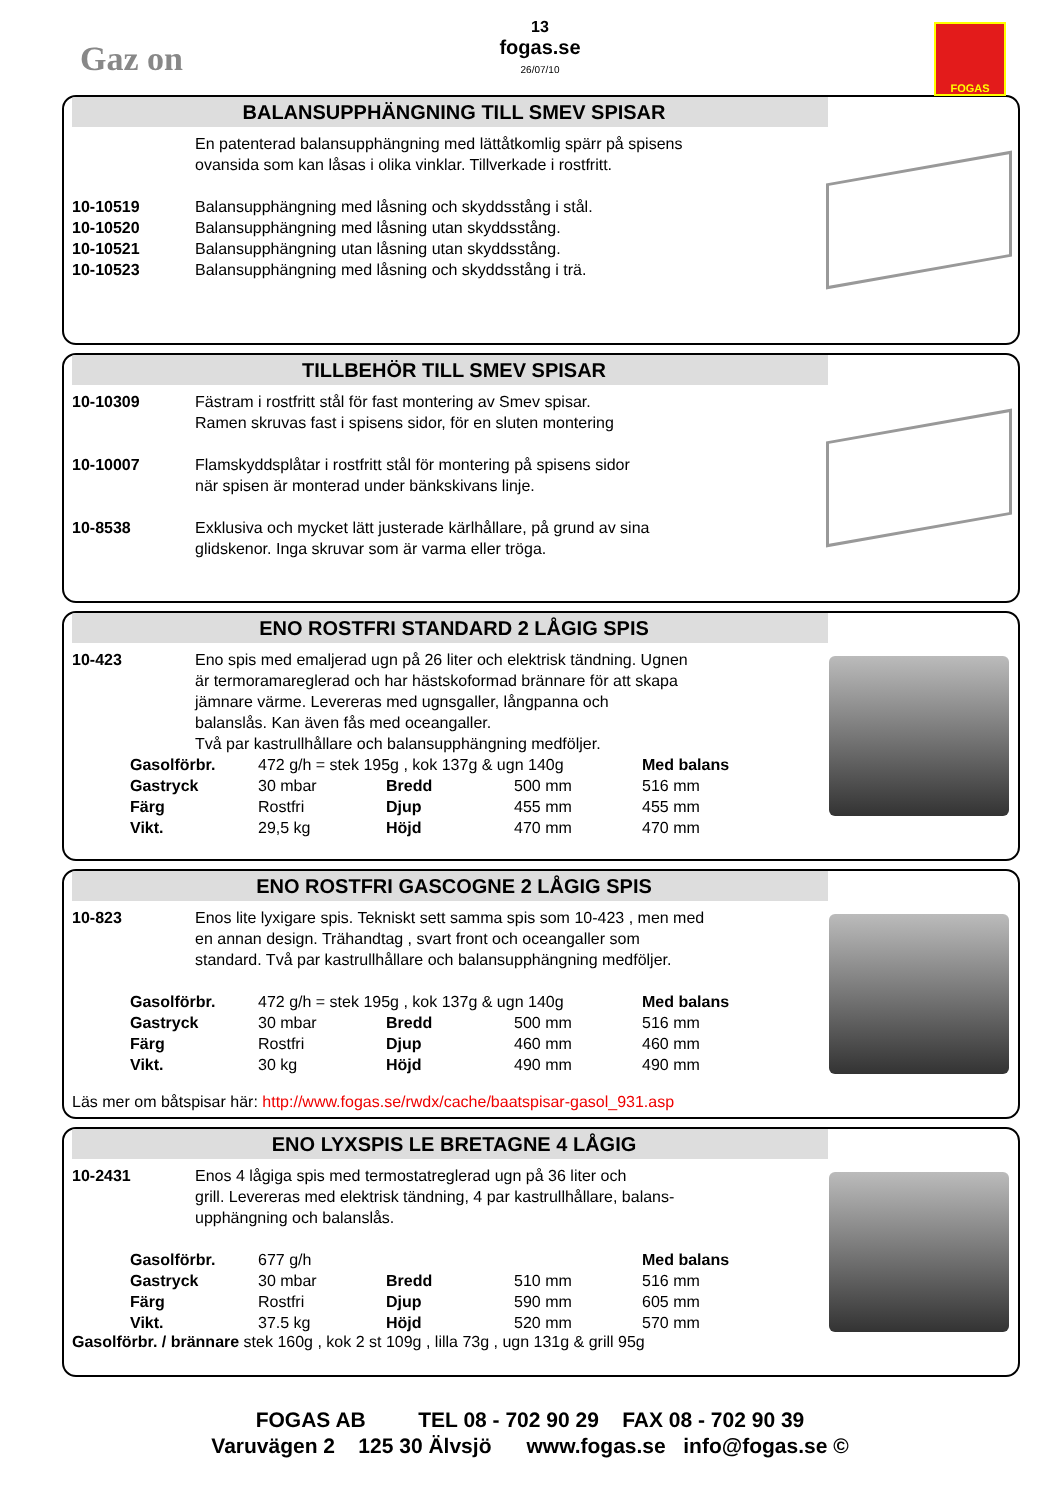Gaz on
13
fogas.se
26/07/10
FOGAS
BALANSUPPHÄNGNING TILL SMEV SPISAR
| | En patenterad balansupphängning med lättåtkomlig spärr på spisens ovansida som kan låsas i olika vinklar. Tillverkade i rostfritt. |
| 10-10519 | Balansupphängning med låsning och skyddsstång i stål. |
| 10-10520 | Balansupphängning med låsning utan skyddsstång. |
| 10-10521 | Balansupphängning utan låsning utan skyddsstång. |
| 10-10523 | Balansupphängning med låsning och skyddsstång i trä. |
TILLBEHÖR TILL SMEV SPISAR
| 10-10309 | Fästram i rostfritt stål för fast montering av Smev spisar. Ramen skruvas fast i spisens sidor, för en sluten montering |
| 10-10007 | Flamskyddsplåtar i rostfritt stål för montering på spisens sidor när spisen är monterad under bänkskivans linje. |
| 10-8538 | Exklusiva och mycket lätt justerade kärlhållare, på grund av sina glidskenor. Inga skruvar som är varma eller tröga. |
ENO ROSTFRI STANDARD 2 LÅGIG SPIS
| 10-423 | Eno spis med emaljerad ugn på 26 liter och elektrisk tändning. Ugnen är termoramareglerad och har hästskoformad brännare för att skapa jämnare värme. Levereras med ugnsgaller, långpanna och balanslås. Kan även fås med oceangaller. Två par kastrullhållare och balansupphängning medföljer. |
| Gasolförbr. | 472 g/h = stek 195g , kok 137g & ugn 140g | | | Med balans |
| Gastryck | 30 mbar | Bredd | 500 mm | 516 mm |
| Färg | Rostfri | Djup | 455 mm | 455 mm |
| Vikt. | 29,5 kg | Höjd | 470 mm | 470 mm |
ENO ROSTFRI GASCOGNE 2 LÅGIG SPIS
| 10-823 | Enos lite lyxigare spis. Tekniskt sett samma spis som 10-423 , men med en annan design. Trähandtag , svart front och oceangaller som standard. Två par kastrullhållare och balansupphängning medföljer. |
| Gasolförbr. | 472 g/h = stek 195g , kok 137g & ugn 140g | | | Med balans |
| Gastryck | 30 mbar | Bredd | 500 mm | 516 mm |
| Färg | Rostfri | Djup | 460 mm | 460 mm |
| Vikt. | 30 kg | Höjd | 490 mm | 490 mm |
Läs mer om båtspisar här: http://www.fogas.se/rwdx/cache/baatspisar-gasol_931.asp
ENO LYXSPIS LE BRETAGNE 4 LÅGIG
| 10-2431 | Enos 4 lågiga spis med termostatreglerad ugn på 36 liter och grill. Levereras med elektrisk tändning, 4 par kastrullhållare, balans- upphängning och balanslås. |
| Gasolförbr. | 677 g/h | | | Med balans |
| Gastryck | 30 mbar | Bredd | 510 mm | 516 mm |
| Färg | Rostfri | Djup | 590 mm | 605 mm |
| Vikt. | 37.5 kg | Höjd | 520 mm | 570 mm |
Gasolförbr. / brännare stek 160g , kok 2 st 109g , lilla 73g , ugn 131g & grill 95g
FOGAS AB TEL 08 - 702 90 29 FAX 08 - 702 90 39
Varuvägen 2 125 30 Älvsjö www.fogas.se info@fogas.se ©